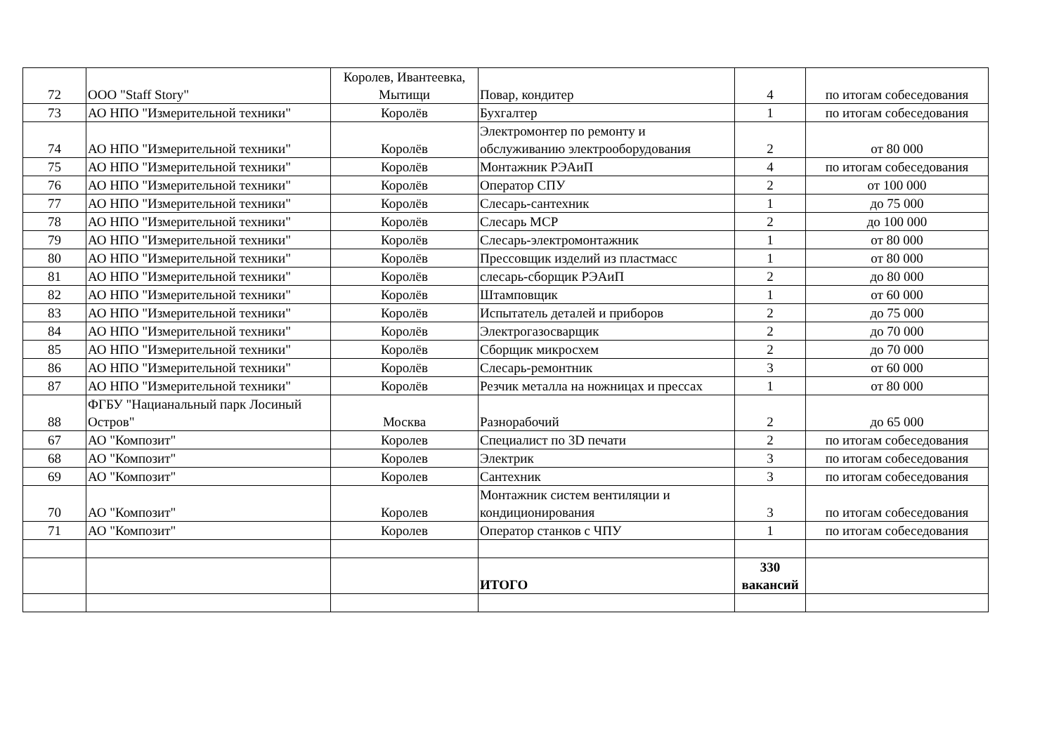| 72 | ООО "Staff Story" | Королев, Ивантеевка, Мытищи | Повар, кондитер | 4 | по итогам собеседования |
| 73 | АО НПО "Измерительной техники" | Королёв | Бухгалтер | 1 | по итогам собеседования |
| 74 | АО НПО "Измерительной техники" | Королёв | Электромонтер по ремонту и обслуживанию электрооборудования | 2 | от 80 000 |
| 75 | АО НПО "Измерительной техники" | Королёв | Монтажник РЭАиП | 4 | по итогам собеседования |
| 76 | АО НПО "Измерительной техники" | Королёв | Оператор СПУ | 2 | от 100 000 |
| 77 | АО НПО "Измерительной техники" | Королёв | Слесарь-сантехник | 1 | до 75 000 |
| 78 | АО НПО "Измерительной техники" | Королёв | Слесарь МСР | 2 | до 100 000 |
| 79 | АО НПО "Измерительной техники" | Королёв | Слесарь-электромонтажник | 1 | от 80 000 |
| 80 | АО НПО "Измерительной техники" | Королёв | Прессовщик изделий из пластмасс | 1 | от 80 000 |
| 81 | АО НПО "Измерительной техники" | Королёв | слесарь-сборщик РЭАиП | 2 | до 80 000 |
| 82 | АО НПО "Измерительной техники" | Королёв | Штамповщик | 1 | от 60 000 |
| 83 | АО НПО "Измерительной техники" | Королёв | Испытатель деталей и приборов | 2 | до 75 000 |
| 84 | АО НПО "Измерительной техники" | Королёв | Электрогазосварщик | 2 | до 70 000 |
| 85 | АО НПО "Измерительной техники" | Королёв | Сборщик микросхем | 2 | до 70 000 |
| 86 | АО НПО "Измерительной техники" | Королёв | Слесарь-ремонтник | 3 | от 60 000 |
| 87 | АО НПО "Измерительной техники" | Королёв | Резчик металла на ножницах и прессах | 1 | от 80 000 |
| 88 | ФГБУ "Нацианальный парк Лосиный Остров" | Москва | Разнорабочий | 2 | до 65 000 |
| 67 | АО "Композит" | Королев | Специалист по 3D печати | 2 | по итогам собеседования |
| 68 | АО "Композит" | Королев | Электрик | 3 | по итогам собеседования |
| 69 | АО "Композит" | Королев | Сантехник | 3 | по итогам собеседования |
| 70 | АО "Композит" | Королев | Монтажник систем вентиляции и кондиционирования | 3 | по итогам собеседования |
| 71 | АО "Композит" | Королев | Оператор станков с ЧПУ | 1 | по итогам собеседования |
| | | | ИТОГО | 330 вакансий | |